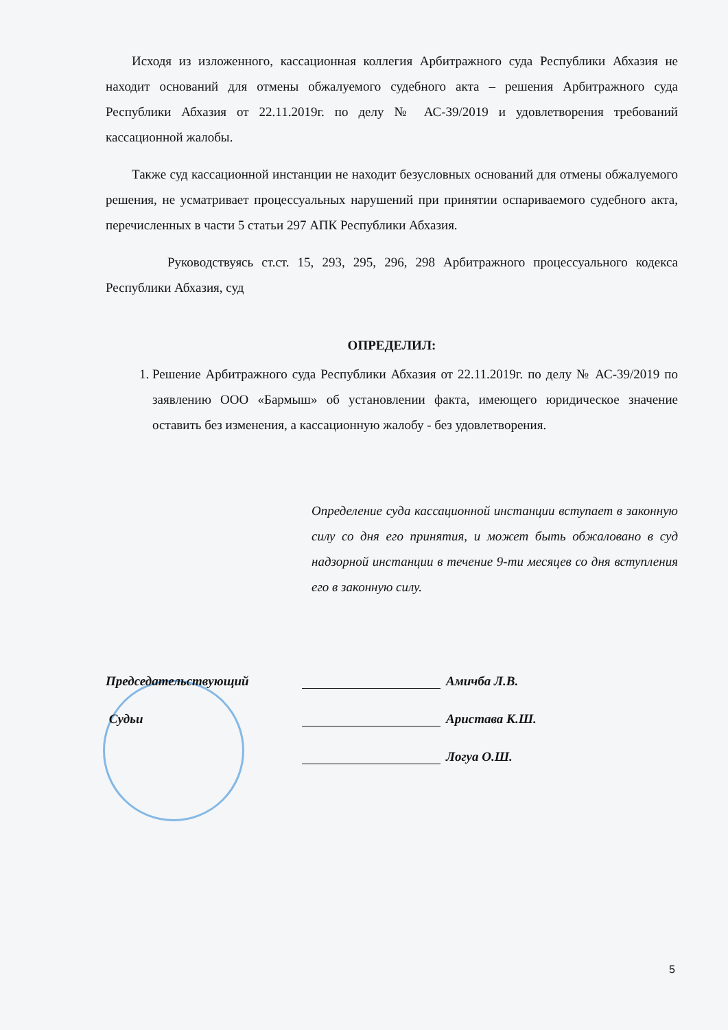Исходя из изложенного, кассационная коллегия Арбитражного суда Республики Абхазия не находит оснований для отмены обжалуемого судебного акта – решения Арбитражного суда Республики Абхазия от 22.11.2019г. по делу № АС-39/2019 и удовлетворения требований кассационной жалобы.
Также суд кассационной инстанции не находит безусловных оснований для отмены обжалуемого решения, не усматривает процессуальных нарушений при принятии оспариваемого судебного акта, перечисленных в части 5 статьи 297 АПК Республики Абхазия.
Руководствуясь ст.ст. 15, 293, 295, 296, 298 Арбитражного процессуального кодекса Республики Абхазия, суд
ОПРЕДЕЛИЛ:
1. Решение Арбитражного суда Республики Абхазия от 22.11.2019г. по делу № АС-39/2019 по заявлению ООО «Бармыш» об установлении факта, имеющего юридическое значение оставить без изменения, а кассационную жалобу - без удовлетворения.
Определение суда кассационной инстанции вступает в законную силу со дня его принятия, и может быть обжаловано в суд надзорной инстанции в течение 9-ти месяцев со дня вступления его в законную силу.
Председательствующий Амичба Л.В.
Судьи Аристава К.Ш.
Логуа О.Ш.
5